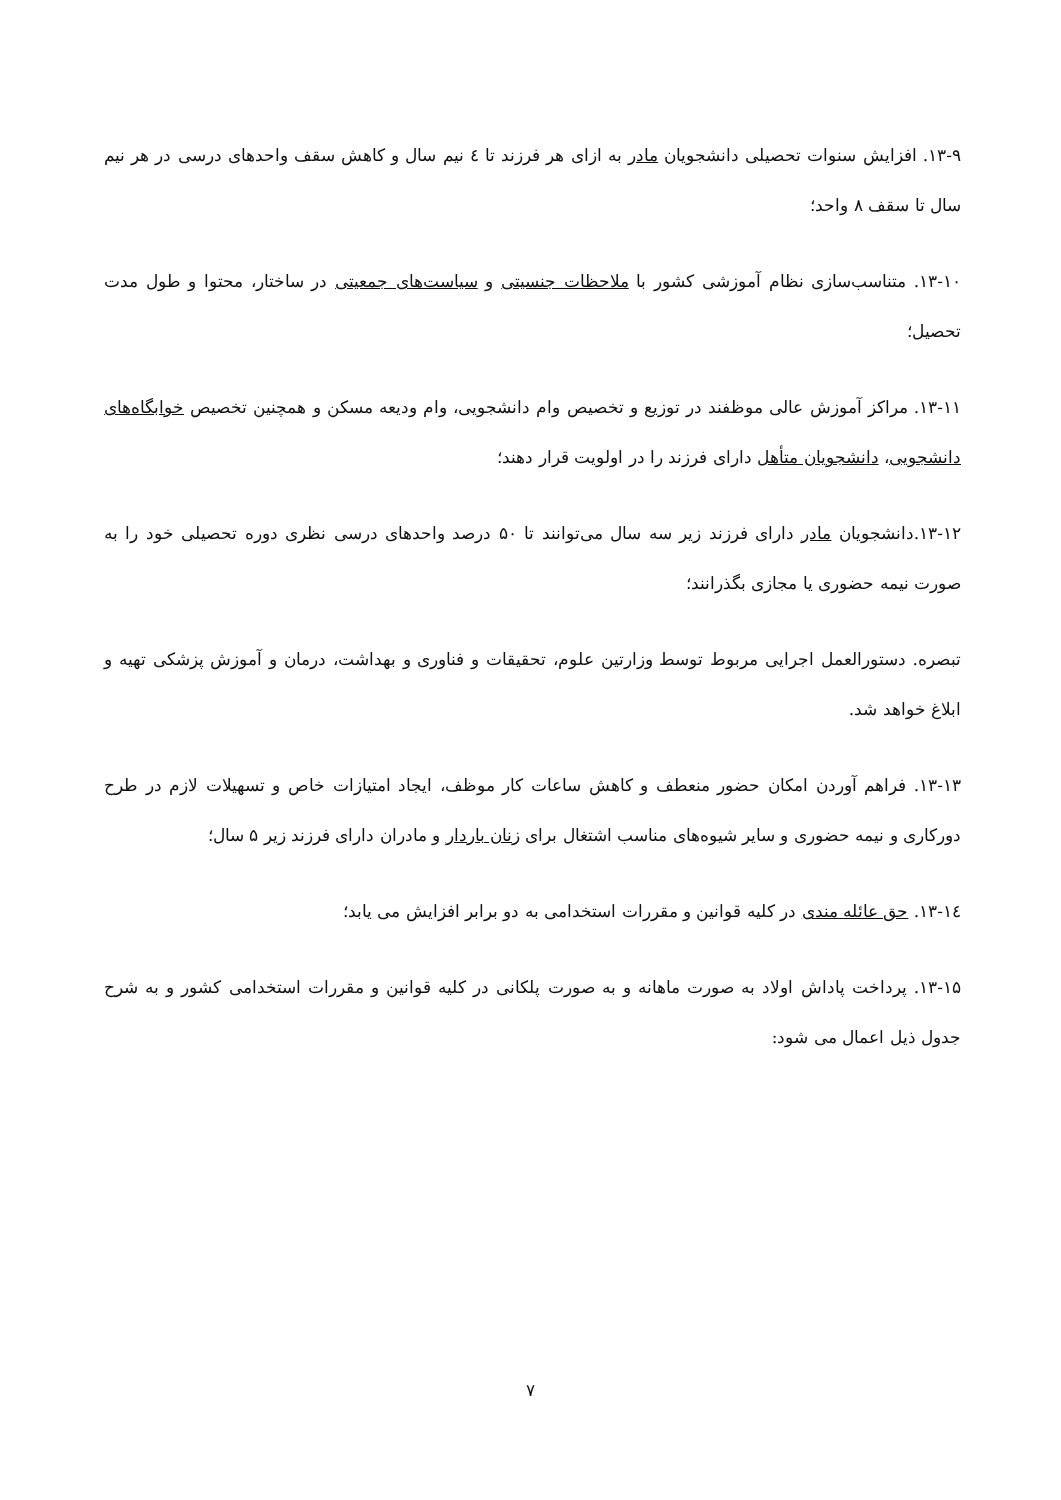۱۳-۹. افزایش سنوات تحصیلی دانشجویان مادر به ازای هر فرزند تا ٤ نیم سال و کاهش سقف واحدهای درسی در هر نیم سال تا سقف ۸ واحد؛
۱۳-۱۰. متناسب‌سازی نظام آموزشی کشور با ملاحظات جنسیتی و سیاست‌های جمعیتی در ساختار، محتوا و طول مدت تحصیل؛
۱۳-۱۱. مراکز آموزش عالی موظفند در توزیع و تخصیص وام دانشجویی، وام ودیعه مسکن و همچنین تخصیص خوابگاه‌های دانشجویی، دانشجویان متأهل دارای فرزند را در اولویت قرار دهند؛
۱۳-۱۲.دانشجویان مادر دارای فرزند زیر سه سال می‌توانند تا ۵۰ درصد واحدهای درسی نظری دوره تحصیلی خود را به صورت نیمه حضوری یا مجازی بگذرانند؛
تبصره. دستورالعمل اجرایی مربوط توسط وزارتین علوم، تحقیقات و فناوری و بهداشت، درمان و آموزش پزشکی تهیه و ابلاغ خواهد شد.
۱۳-۱۳. فراهم آوردن امکان حضور منعطف و کاهش ساعات کار موظف، ایجاد امتیازات خاص و تسهیلات لازم در طرح دورکاری و نیمه حضوری و سایر شیوه‌های مناسب اشتغال برای زنان باردار و مادران دارای فرزند زیر ۵ سال؛
۱۳-۱٤. حق عائله مندی در کلیه قوانین و مقررات استخدامی به دو برابر افزایش می یابد؛
۱۳-۱۵. پرداخت پاداش اولاد به صورت ماهانه و به صورت پلکانی در کلیه قوانین و مقررات استخدامی کشور و به شرح جدول ذیل اعمال می شود:
۷